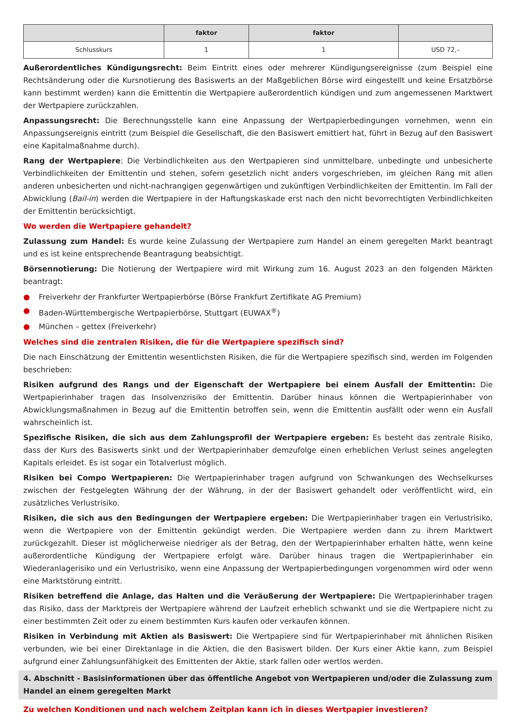| | faktor | faktor | |
| --- | --- | --- | --- |
| Schlusskurs | 1 | 1 | USD 72,– |
Außerordentliches Kündigungsrecht: Beim Eintritt eines oder mehrerer Kündigungsereignisse (zum Beispiel eine Rechtsänderung oder die Kursnotierung des Basiswerts an der Maßgeblichen Börse wird eingestellt und keine Ersatzbörse kann bestimmt werden) kann die Emittentin die Wertpapiere außerordentlich kündigen und zum angemessenen Marktwert der Wertpapiere zurückzahlen.
Anpassungsrecht: Die Berechnungsstelle kann eine Anpassung der Wertpapierbedingungen vornehmen, wenn ein Anpassungsereignis eintritt (zum Beispiel die Gesellschaft, die den Basiswert emittiert hat, führt in Bezug auf den Basiswert eine Kapitalmaßnahme durch).
Rang der Wertpapiere: Die Verbindlichkeiten aus den Wertpapieren sind unmittelbare, unbedingte und unbesicherte Verbindlichkeiten der Emittentin und stehen, sofern gesetzlich nicht anders vorgeschrieben, im gleichen Rang mit allen anderen unbesicherten und nicht-nachrangigen gegenwärtigen und zukünftigen Verbindlichkeiten der Emittentin. Im Fall der Abwicklung (Bail-in) werden die Wertpapiere in der Haftungskaskade erst nach den nicht bevorrechtigten Verbindlichkeiten der Emittentin berücksichtigt.
Wo werden die Wertpapiere gehandelt?
Zulassung zum Handel: Es wurde keine Zulassung der Wertpapiere zum Handel an einem geregelten Markt beantragt und es ist keine entsprechende Beantragung beabsichtigt.
Börsennotierung: Die Notierung der Wertpapiere wird mit Wirkung zum 16. August 2023 an den folgenden Märkten beantragt:
● Freiverkehr der Frankfurter Wertpapierbörse (Börse Frankfurt Zertifikate AG Premium)
● Baden-Württembergische Wertpapierbörse, Stuttgart (EUWAX<sup>®</sup>)
● München – gettex (Freiverkehr)
Welches sind die zentralen Risiken, die für die Wertpapiere spezifisch sind?
Die nach Einschätzung der Emittentin wesentlichsten Risiken, die für die Wertpapiere spezifisch sind, werden im Folgenden beschrieben:
Risiken aufgrund des Rangs und der Eigenschaft der Wertpapiere bei einem Ausfall der Emittentin: Die Wertpapierinhaber tragen das Insolvenzrisiko der Emittentin. Darüber hinaus können die Wertpapierinhaber von Abwicklungsmaßnahmen in Bezug auf die Emittentin betroffen sein, wenn die Emittentin ausfällt oder wenn ein Ausfall wahrscheinlich ist.
Spezifische Risiken, die sich aus dem Zahlungsprofil der Wertpapiere ergeben: Es besteht das zentrale Risiko, dass der Kurs des Basiswerts sinkt und der Wertpapierinhaber demzufolge einen erheblichen Verlust seines angelegten Kapitals erleidet. Es ist sogar ein Totalverlust möglich.
Risiken bei Compo Wertpapieren: Die Wertpapierinhaber tragen aufgrund von Schwankungen des Wechselkurses zwischen der Festgelegten Währung der der Währung, in der der Basiswert gehandelt oder veröffentlicht wird, ein zusätzliches Verlustrisiko.
Risiken, die sich aus den Bedingungen der Wertpapiere ergeben: Die Wertpapierinhaber tragen ein Verlustrisiko, wenn die Wertpapiere von der Emittentin gekündigt werden. Die Wertpapiere werden dann zu ihrem Marktwert zurückgezahlt. Dieser ist möglicherweise niedriger als der Betrag, den der Wertpapierinhaber erhalten hätte, wenn keine außerordentliche Kündigung der Wertpapiere erfolgt wäre. Darüber hinaus tragen die Wertpapierinhaber ein Wiederanlagerisiko und ein Verlustrisiko, wenn eine Anpassung der Wertpapierbedingungen vorgenommen wird oder wenn eine Marktstörung eintritt.
Risiken betreffend die Anlage, das Halten und die Veräußerung der Wertpapiere: Die Wertpapierinhaber tragen das Risiko, dass der Marktpreis der Wertpapiere während der Laufzeit erheblich schwankt und sie die Wertpapiere nicht zu einer bestimmten Zeit oder zu einem bestimmten Kurs kaufen oder verkaufen können.
Risiken in Verbindung mit Aktien als Basiswert: Die Wertpapiere sind für Wertpapierinhaber mit ähnlichen Risiken verbunden, wie bei einer Direktanlage in die Aktien, die den Basiswert bilden. Der Kurs einer Aktie kann, zum Beispiel aufgrund einer Zahlungsunfähigkeit des Emittenten der Aktie, stark fallen oder wertlos werden.
4. Abschnitt - Basisinformationen über das öffentliche Angebot von Wertpapieren und/oder die Zulassung zum Handel an einem geregelten Markt
Zu welchen Konditionen und nach welchem Zeitplan kann ich in dieses Wertpapier investieren?